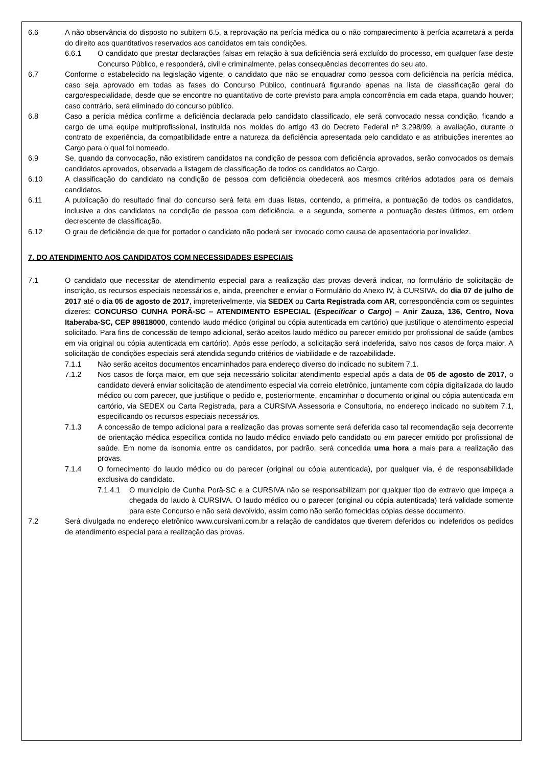6.6 A não observância do disposto no subitem 6.5, a reprovação na perícia médica ou o não comparecimento à perícia acarretará a perda do direito aos quantitativos reservados aos candidatos em tais condições.
6.6.1 O candidato que prestar declarações falsas em relação à sua deficiência será excluído do processo, em qualquer fase deste Concurso Público, e responderá, civil e criminalmente, pelas consequências decorrentes do seu ato.
6.7 Conforme o estabelecido na legislação vigente, o candidato que não se enquadrar como pessoa com deficiência na perícia médica, caso seja aprovado em todas as fases do Concurso Público, continuará figurando apenas na lista de classificação geral do cargo/especialidade, desde que se encontre no quantitativo de corte previsto para ampla concorrência em cada etapa, quando houver; caso contrário, será eliminado do concurso público.
6.8 Caso a perícia médica confirme a deficiência declarada pelo candidato classificado, ele será convocado nessa condição, ficando a cargo de uma equipe multiprofissional, instituída nos moldes do artigo 43 do Decreto Federal nº 3.298/99, a avaliação, durante o contrato de experiência, da compatibilidade entre a natureza da deficiência apresentada pelo candidato e as atribuições inerentes ao Cargo para o qual foi nomeado.
6.9 Se, quando da convocação, não existirem candidatos na condição de pessoa com deficiência aprovados, serão convocados os demais candidatos aprovados, observada a listagem de classificação de todos os candidatos ao Cargo.
6.10 A classificação do candidato na condição de pessoa com deficiência obedecerá aos mesmos critérios adotados para os demais candidatos.
6.11 A publicação do resultado final do concurso será feita em duas listas, contendo, a primeira, a pontuação de todos os candidatos, inclusive a dos candidatos na condição de pessoa com deficiência, e a segunda, somente a pontuação destes últimos, em ordem decrescente de classificação.
6.12 O grau de deficiência de que for portador o candidato não poderá ser invocado como causa de aposentadoria por invalidez.
7. DO ATENDIMENTO AOS CANDIDATOS COM NECESSIDADES ESPECIAIS
7.1 O candidato que necessitar de atendimento especial para a realização das provas deverá indicar, no formulário de solicitação de inscrição, os recursos especiais necessários e, ainda, preencher e enviar o Formulário do Anexo IV, à CURSIVA, do dia 07 de julho de 2017 até o dia 05 de agosto de 2017, impreterivelmente, via SEDEX ou Carta Registrada com AR, correspondência com os seguintes dizeres: CONCURSO CUNHA PORÃ-SC – ATENDIMENTO ESPECIAL (Especificar o Cargo) – Anir Zauza, 136, Centro, Nova Itaberaba-SC, CEP 89818000, contendo laudo médico (original ou cópia autenticada em cartório) que justifique o atendimento especial solicitado. Para fins de concessão de tempo adicional, serão aceitos laudo médico ou parecer emitido por profissional de saúde (ambos em via original ou cópia autenticada em cartório). Após esse período, a solicitação será indeferida, salvo nos casos de força maior. A solicitação de condições especiais será atendida segundo critérios de viabilidade e de razoabilidade.
7.1.1 Não serão aceitos documentos encaminhados para endereço diverso do indicado no subitem 7.1.
7.1.2 Nos casos de força maior, em que seja necessário solicitar atendimento especial após a data de 05 de agosto de 2017, o candidato deverá enviar solicitação de atendimento especial via correio eletrônico, juntamente com cópia digitalizada do laudo médico ou com parecer, que justifique o pedido e, posteriormente, encaminhar o documento original ou cópia autenticada em cartório, via SEDEX ou Carta Registrada, para a CURSIVA Assessoria e Consultoria, no endereço indicado no subitem 7.1, especificando os recursos especiais necessários.
7.1.3 A concessão de tempo adicional para a realização das provas somente será deferida caso tal recomendação seja decorrente de orientação médica específica contida no laudo médico enviado pelo candidato ou em parecer emitido por profissional de saúde. Em nome da isonomia entre os candidatos, por padrão, será concedida uma hora a mais para a realização das provas.
7.1.4 O fornecimento do laudo médico ou do parecer (original ou cópia autenticada), por qualquer via, é de responsabilidade exclusiva do candidato.
7.1.4.1 O município de Cunha Porã-SC e a CURSIVA não se responsabilizam por qualquer tipo de extravio que impeça a chegada do laudo à CURSIVA. O laudo médico ou o parecer (original ou cópia autenticada) terá validade somente para este Concurso e não será devolvido, assim como não serão fornecidas cópias desse documento.
7.2 Será divulgada no endereço eletrônico www.cursivani.com.br a relação de candidatos que tiverem deferidos ou indeferidos os pedidos de atendimento especial para a realização das provas.